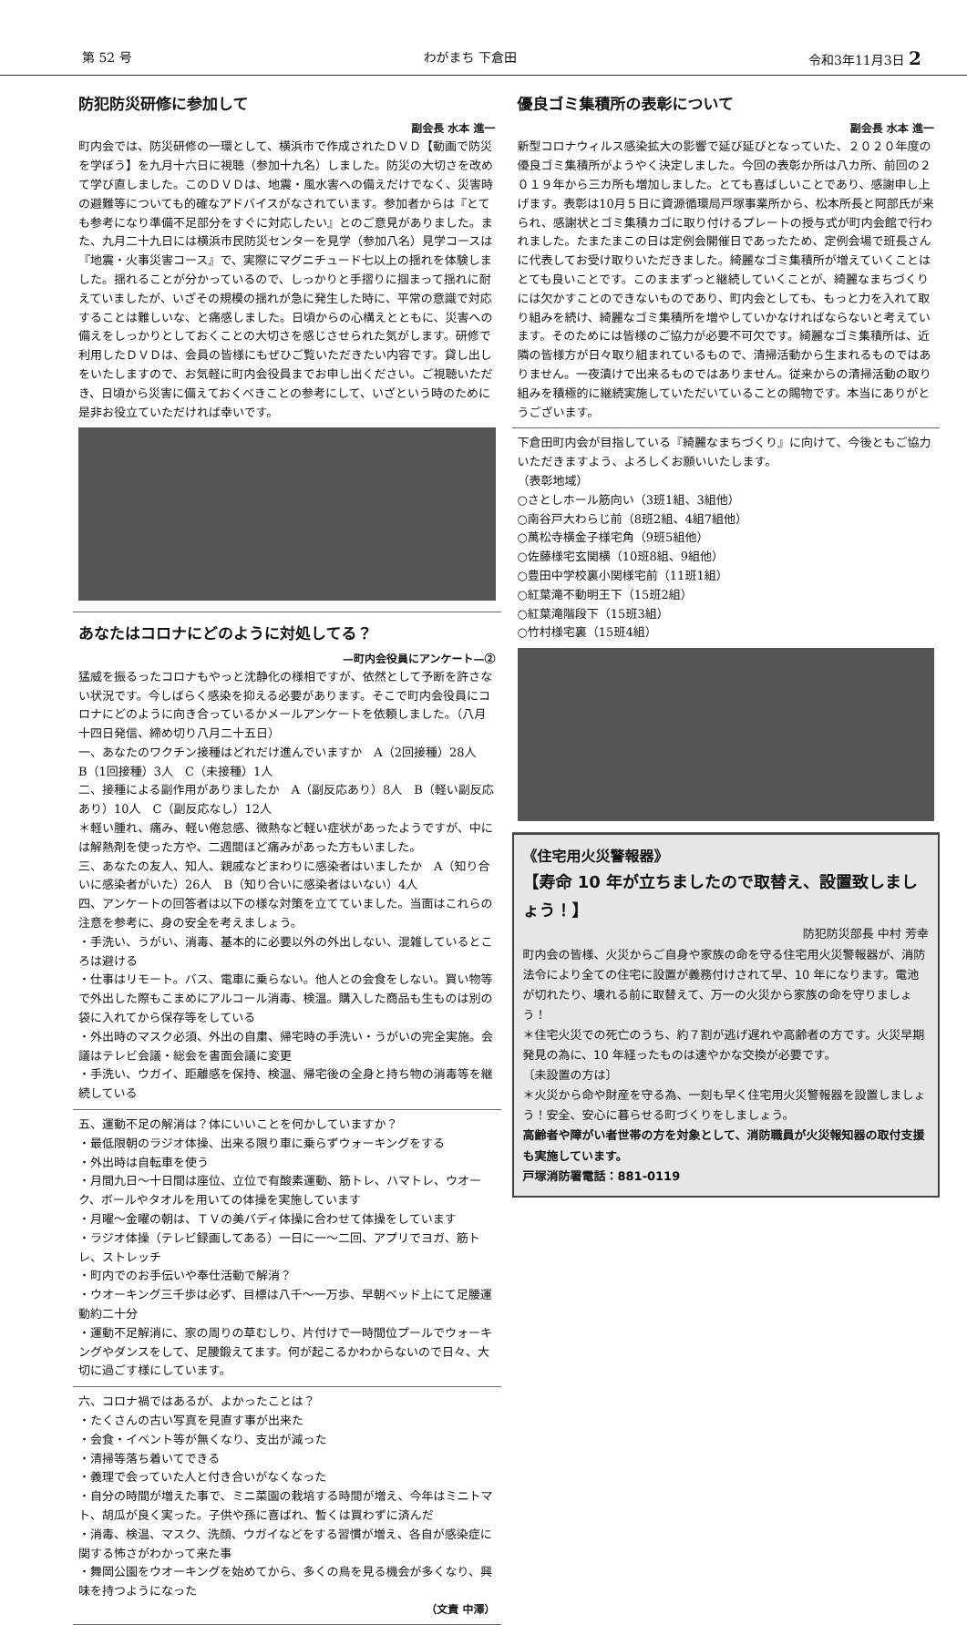第 52 号 わがまち 下倉田 令和3年11月3日 2
防犯防災研修に参加して
副会長 水本 進一
町内会では、防災研修の一環として、横浜市で作成されたＤＶＤ【動画で防災を学ぼう】を九月十六日に視聴（参加十九名）しました。防災の大切さを改めて学び直しました。このＤＶＤは、地震・風水害への備えだけでなく、災害時の避難等についても的確なアドバイスがなされています。参加者からは『とても参考になり準備不足部分をすぐに対応したい』とのご意見がありました。また、九月二十九日には横浜市民防災センターを見学（参加八名）見学コースは『地震・火事災害コース』で、実際にマグニチュード七以上の揺れを体験しました。揺れることが分かっているので、しっかりと手摺りに掴まって揺れに耐えていましたが、いざその規模の揺れが急に発生した時に、平常の意識で対応することは難しいな、と痛感しました。日頃からの心構えとともに、災害への備えをしっかりとしておくことの大切さを感じさせられた気がします。研修で利用したＤＶＤは、会員の皆様にもぜひご覧いただきたい内容です。貸し出しをいたしますので、お気軽に町内会役員までお申し出ください。ご視聴いただき、日頃から災害に備えておくべきことの参考にして、いざという時のために是非お役立ていただければ幸いです。
あなたはコロナにどのように対処してる？
—町内会役員にアンケート—②
猛威を振るったコロナもやっと沈静化の様相ですが、依然として予断を許さない状況です。今しばらく感染を抑える必要があります。そこで町内会役員にコロナにどのように向き合っているかメールアンケートを依頼しました。（八月十四日発信、締め切り八月二十五日）
一、あなたのワクチン接種はどれだけ進んでいますか　A（2回接種）28人　B（1回接種）3人　C（未接種）1人
二、接種による副作用がありましたか　A（副反応あり）8人　B（軽い副反応あり）10人　C（副反応なし）12人
＊軽い腫れ、痛み、軽い倦怠感、微熱など軽い症状があったようですが、中には解熱剤を使った方や、二週間ほど痛みがあった方もいました。
三、あなたの友人、知人、親戚などまわりに感染者はいましたか　A（知り合いに感染者がいた）26人　B（知り合いに感染者はいない）4人
四、アンケートの回答者は以下の様な対策を立てていました。当面はこれらの注意を参考に、身の安全を考えましょう。
・手洗い、うがい、消毒、基本的に必要以外の外出しない、混雑しているところは避ける
・仕事はリモート。バス、電車に乗らない。他人との会食をしない。買い物等で外出した際もこまめにアルコール消毒、検温。購入した商品も生ものは別の袋に入れてから保存等をしている
・外出時のマスク必須、外出の自粛、帰宅時の手洗い・うがいの完全実施。会議はテレビ会議・総会を書面会議に変更
・手洗い、ウガイ、距離感を保持、検温、帰宅後の全身と持ち物の消毒等を継続している
五、運動不足の解消は？体にいいことを何かしていますか？
・最低限朝のラジオ体操、出来る限り車に乗らずウォーキングをする
・外出時は自転車を使う
・月間九日〜十日間は座位、立位で有酸素運動、筋トレ、ハマトレ、ウオーク、ボールやタオルを用いての体操を実施しています
・月曜〜金曜の朝は、ＴＶの美バディ体操に合わせて体操をしています
・ラジオ体操（テレビ録画してある）一日に一〜二回、アプリでヨガ、筋トレ、ストレッチ
・町内でのお手伝いや奉仕活動で解消？
・ウオーキング三千歩は必ず、目標は八千〜一万歩、早朝ベッド上にて足腰運動約二十分
・運動不足解消に、家の周りの草むしり、片付けで一時間位プールでウォーキングやダンスをして、足腰鍛えてます。何が起こるかわからないので日々、大切に過ごす様にしています。
六、コロナ禍ではあるが、よかったことは？
・たくさんの古い写真を見直す事が出来た
・会食・イベント等が無くなり、支出が減った
・清掃等落ち着いてできる
・義理で会っていた人と付き合いがなくなった
・自分の時間が増えた事で、ミニ菜園の栽培する時間が増え、今年はミニトマト、胡瓜が良く実った。子供や孫に喜ばれ、暫くは買わずに済んだ
・消毒、検温、マスク、洗顔、ウガイなどをする習慣が増え、各自が感染症に関する怖さがわかって来た事
・舞岡公園をウオーキングを始めてから、多くの鳥を見る機会が多くなり、興味を持つようになった
（文責 中澤）
優良ゴミ集積所の表彰について
副会長 水本 進一
新型コロナウィルス感染拡大の影響で延び延びとなっていた、２０２０年度の優良ゴミ集積所がようやく決定しました。今回の表彰か所は八カ所、前回の２０１９年から三カ所も増加しました。とても喜ばしいことであり、感謝申し上げます。表彰は10月５日に資源循環局戸塚事業所から、松本所長と阿部氏が来られ、感謝状とゴミ集積カゴに取り付けるプレートの授与式が町内会館で行われました。たまたまこの日は定例会開催日であったため、定例会場で班長さんに代表してお受け取りいただきました。綺麗なゴミ集積所が増えていくことはとても良いことです。このままずっと継続していくことが、綺麗なまちづくりには欠かすことのできないものであり、町内会としても、もっと力を入れて取り組みを続け、綺麗なゴミ集積所を増やしていかなければならないと考えています。そのためには皆様のご協力が必要不可欠です。綺麗なゴミ集積所は、近隣の皆様方が日々取り組まれているもので、清掃活動から生まれるものではありません。一夜漬けで出来るものではありません。従来からの清掃活動の取り組みを積極的に継続実施していただいていることの賜物です。本当にありがとうございます。
下倉田町内会が目指している『綺麗なまちづくり』に向けて、今後ともご協力いただきますよう、よろしくお願いいたします。
（表彰地域）
○さとしホール筋向い（3班1組、3組他）
○南谷戸大わらじ前（8班2組、4組7組他）
○萬松寺横金子様宅角（9班5組他）
○佐藤様宅玄関横（10班8組、9組他）
○豊田中学校裏小関様宅前（11班1組）
○紅葉滝不動明王下（15班2組）
○紅葉滝階段下（15班3組）
○竹村様宅裏（15班4組）
《住宅用火災警報器》
【寿命 10 年が立ちましたので取替え、設置致しましょう！】
防犯防災部長 中村 芳幸
町内会の皆様、火災からご自身や家族の命を守る住宅用火災警報器が、消防法令により全ての住宅に設置が義務付けされて早、10 年になります。電池が切れたり、壊れる前に取替えて、万一の火災から家族の命を守りましょう！
＊住宅火災での死亡のうち、約７割が逃げ遅れや高齢者の方です。火災早期発見の為に、10 年経ったものは速やかな交換が必要です。
〔未設置の方は〕
＊火災から命や財産を守る為、一刻も早く住宅用火災警報器を設置しましょう！安全、安心に暮らせる町づくりをしましょう。
高齢者や障がい者世帯の方を対象として、消防職員が火災報知器の取付支援も実施しています。
戸塚消防署電話：881-0119